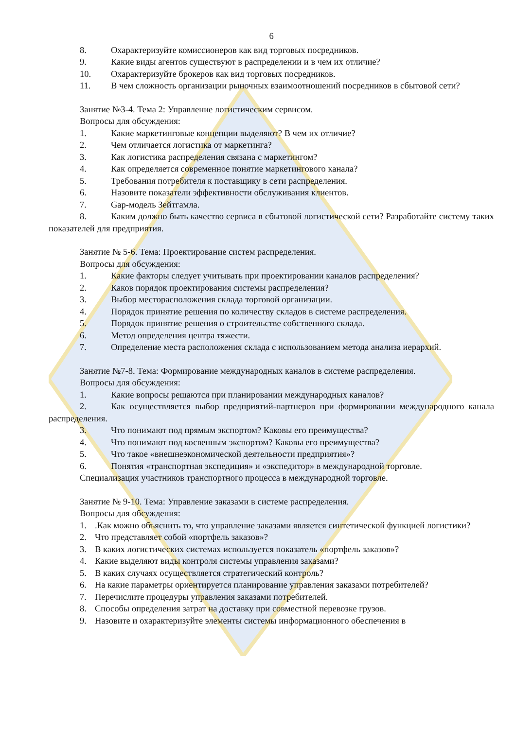6
8. Охарактеризуйте комиссионеров как вид торговых посредников.
9. Какие виды агентов существуют в распределении и в чем их отличие?
10. Охарактеризуйте брокеров как вид торговых посредников.
11. В чем сложность организации рыночных взаимоотношений посредников в сбытовой сети?
Занятие №3-4. Тема 2: Управление логистическим сервисом.
Вопросы для обсуждения:
1. Какие маркетинговые концепции выделяют? В чем их отличие?
2. Чем отличается логистика от маркетинга?
3. Как логистика распределения связана с маркетингом?
4. Как определяется современное понятие маркетингового канала?
5. Требования потребителя к поставщику в сети распределения.
6. Назовите показатели эффективности обслуживания клиентов.
7. Gap-модель Зейтгамла.
8. Каким должно быть качество сервиса в сбытовой логистической сети? Разработайте систему таких показателей для предприятия.
Занятие № 5-6. Тема: Проектирование систем распределения.
Вопросы для обсуждения:
1. Какие факторы следует учитывать при проектировании каналов распределения?
2. Каков порядок проектирования системы распределения?
3. Выбор месторасположения склада торговой организации.
4. Порядок принятие решения по количеству складов в системе распределения.
5. Порядок принятие решения о строительстве собственного склада.
6. Метод определения центра тяжести.
7. Определение места расположения склада с использованием метода анализа иерархий.
Занятие №7-8. Тема: Формирование международных каналов в системе распределения.
Вопросы для обсуждения:
1. Какие вопросы решаются при планировании международных каналов?
2. Как осуществляется выбор предприятий-партнеров при формировании международного канала распределения.
3. Что понимают под прямым экспортом? Каковы его преимущества?
4. Что понимают под косвенным экспортом? Каковы его преимущества?
5. Что такое «внешнеэкономической деятельности предприятия»?
6. Понятия «транспортная экспедиция» и «экспедитор» в международной торговле.
Специализация участников транспортного процесса в международной торговле.
Занятие № 9-10. Тема: Управление заказами в системе распределения.
Вопросы для обсуждения:
1..Как можно объяснить то, что управление заказами является синтетической функцией логистики?
2. Что представляет собой «портфель заказов»?
3. В каких логистических системах используется показатель «портфель заказов»?
4. Какие выделяют виды контроля системы управления заказами?
5. В каких случаях осуществляется стратегический контроль?
6. На какие параметры ориентируется планирование управления заказами потребителей?
7. Перечислите процедуры управления заказами потребителей.
8. Способы определения затрат на доставку при совместной перевозке грузов.
9. Назовите и охарактеризуйте элементы системы информационного обеспечения в